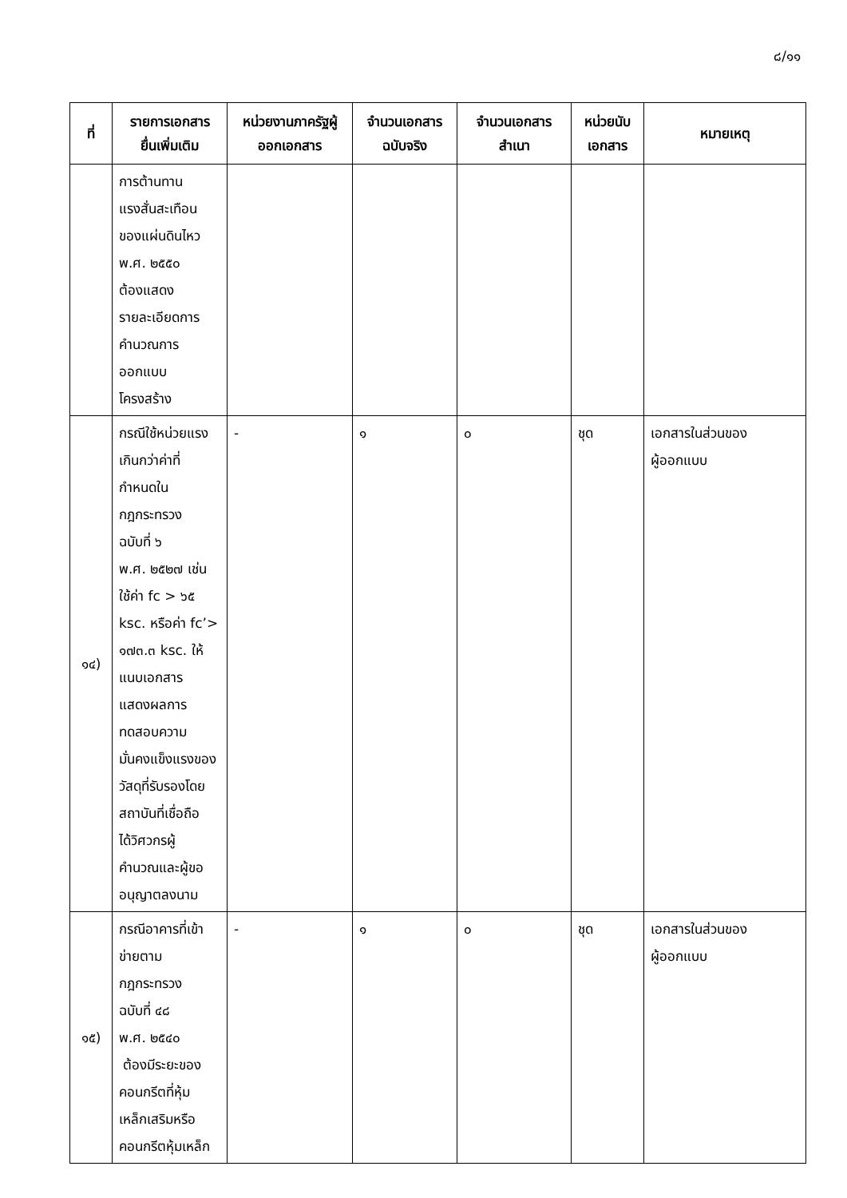๘/๑๑
| ที่ | รายการเอกสาร ยื่นเพิ่มเติม | หน่วยงานภาครัฐผู้ ออกเอกสาร | จำนวนเอกสาร ฉบับจริง | จำนวนเอกสาร สำเนา | หน่วยนับ เอกสาร | หมายเหตุ |
| --- | --- | --- | --- | --- | --- | --- |
| | การต้านทาน แรงสั่นสะเทือน ของแผ่นดินไหว พ.ศ. ๒๕๕๐ ต้องแสดง รายละเอียดการ คำนวณการ ออกแบบ โครงสร้าง | | | | | |
| ๑๔) | กรณีใช้หน่วยแรง เกินกว่าค่าที่ กำหนดใน กฎกระทรวง ฉบับที่ ๖ พ.ศ. ๒๕๒๗ เช่น ใช้ค่า fc > ๖๕ ksc. หรือค่า fc’> ๑๗๓.๓ ksc. ให้ แนบเอกสาร แสดงผลการ ทดสอบความ มั่นคงแข็งแรงของ วัสดุที่รับรองโดย สถาบันที่เชื่อถือ ได้วิศวกรผู้ คำนวณและผู้ขอ อนุญาตลงนาม | - | ๑ | ๐ | ชุด | เอกสารในส่วนของ ผู้ออกแบบ |
| ๑๕) | กรณีอาคารที่เข้า ข่ายตาม กฎกระทรวง ฉบับที่ ๔๘ พ.ศ. ๒๕๔๐ ต้องมีระยะของ คอนกรีตที่หุ้ม เหล็กเสริมหรือ คอนกรีตหุ้มเหล็ก | - | ๑ | ๐ | ชุด | เอกสารในส่วนของ ผู้ออกแบบ |